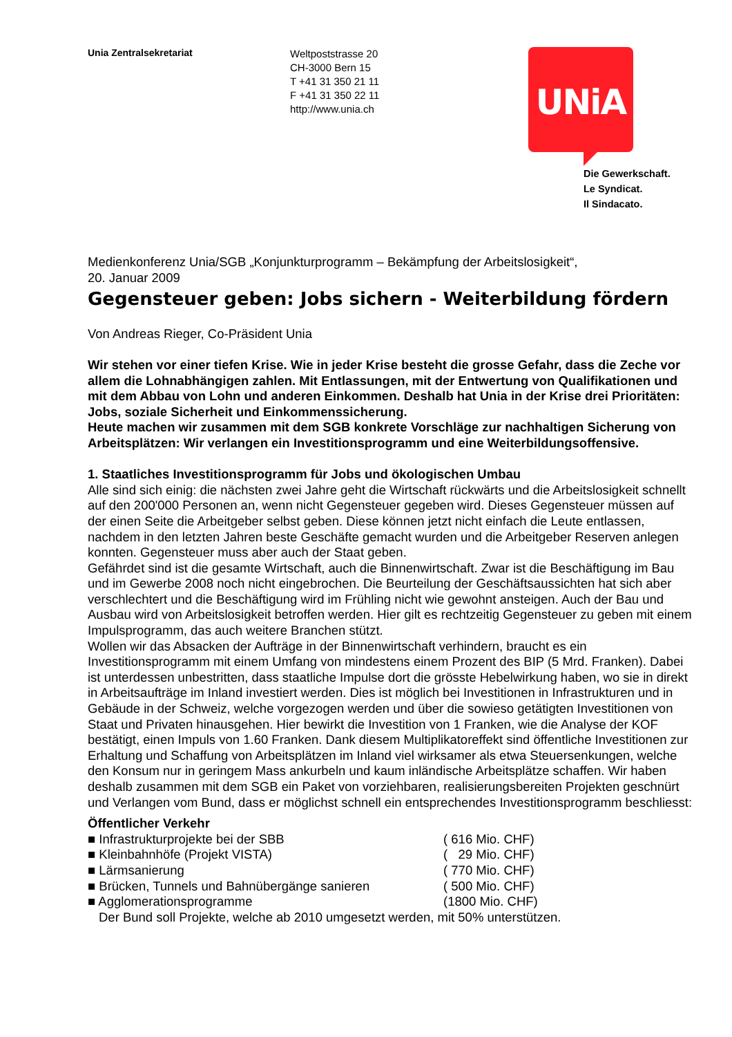Unia Zentralsekretariat
Weltpoststrasse 20
CH-3000 Bern 15
T +41 31 350 21 11
F +41 31 350 22 11
http://www.unia.ch
UNiA
Die Gewerkschaft.
Le Syndicat.
Il Sindacato.
Medienkonferenz Unia/SGB „Konjunkturprogramm – Bekämpfung der Arbeitslosigkeit“,
20. Januar 2009
Gegensteuer geben: Jobs sichern - Weiterbildung fördern
Von Andreas Rieger, Co-Präsident Unia
Wir stehen vor einer tiefen Krise. Wie in jeder Krise besteht die grosse Gefahr, dass die Zeche vor allem die Lohnabhängigen zahlen. Mit Entlassungen, mit der Entwertung von Qualifikationen und mit dem Abbau von Lohn und anderen Einkommen. Deshalb hat Unia in der Krise drei Prioritäten: Jobs, soziale Sicherheit und Einkommenssicherung.
Heute machen wir zusammen mit dem SGB konkrete Vorschläge zur nachhaltigen Sicherung von Arbeitsplätzen: Wir verlangen ein Investitionsprogramm und eine Weiterbildungsoffensive.
1. Staatliches Investitionsprogramm für Jobs und ökologischen Umbau
Alle sind sich einig: die nächsten zwei Jahre geht die Wirtschaft rückwärts und die Arbeitslosigkeit schnellt auf den 200'000 Personen an, wenn nicht Gegensteuer gegeben wird. Dieses Gegensteuer müssen auf der einen Seite die Arbeitgeber selbst geben. Diese können jetzt nicht einfach die Leute entlassen, nachdem in den letzten Jahren beste Geschäfte gemacht wurden und die Arbeitgeber Reserven anlegen konnten. Gegensteuer muss aber auch der Staat geben.
Gefährdet sind ist die gesamte Wirtschaft, auch die Binnenwirtschaft. Zwar ist die Beschäftigung im Bau und im Gewerbe 2008 noch nicht eingebrochen. Die Beurteilung der Geschäftsaussichten hat sich aber verschlechtert und die Beschäftigung wird im Frühling nicht wie gewohnt ansteigen. Auch der Bau und Ausbau wird von Arbeitslosigkeit betroffen werden. Hier gilt es rechtzeitig Gegensteuer zu geben mit einem Impulsprogramm, das auch weitere Branchen stützt.
Wollen wir das Absacken der Aufträge in der Binnenwirtschaft verhindern, braucht es ein Investitionsprogramm mit einem Umfang von mindestens einem Prozent des BIP (5 Mrd. Franken). Dabei ist unterdessen unbestritten, dass staatliche Impulse dort die grösste Hebelwirkung haben, wo sie in direkt in Arbeitsaufträge im Inland investiert werden. Dies ist möglich bei Investitionen in Infrastrukturen und in Gebäude in der Schweiz, welche vorgezogen werden und über die sowieso getätigten Investitionen von Staat und Privaten hinausgehen. Hier bewirkt die Investition von 1 Franken, wie die Analyse der KOF bestätigt, einen Impuls von 1.60 Franken. Dank diesem Multiplikatoreffekt sind öffentliche Investitionen zur Erhaltung und Schaffung von Arbeitsplätzen im Inland viel wirksamer als etwa Steuersenkungen, welche den Konsum nur in geringem Mass ankurbeln und kaum inländische Arbeitsplätze schaffen. Wir haben deshalb zusammen mit dem SGB ein Paket von vorziehbaren, realisierungsbereiten Projekten geschnürt und Verlangen vom Bund, dass er möglichst schnell ein entsprechendes Investitionsprogramm beschliesst:
Öffentlicher Verkehr
■ Infrastrukturprojekte bei der SBB ( 616 Mio. CHF)
■ Kleinbahnhöfe (Projekt VISTA) ( 29 Mio. CHF)
■ Lärmsanierung ( 770 Mio. CHF)
■ Brücken, Tunnels und Bahnübergänge sanieren ( 500 Mio. CHF)
■ Agglomerationsprogramme (1800 Mio. CHF)
Der Bund soll Projekte, welche ab 2010 umgesetzt werden, mit 50% unterstützen.